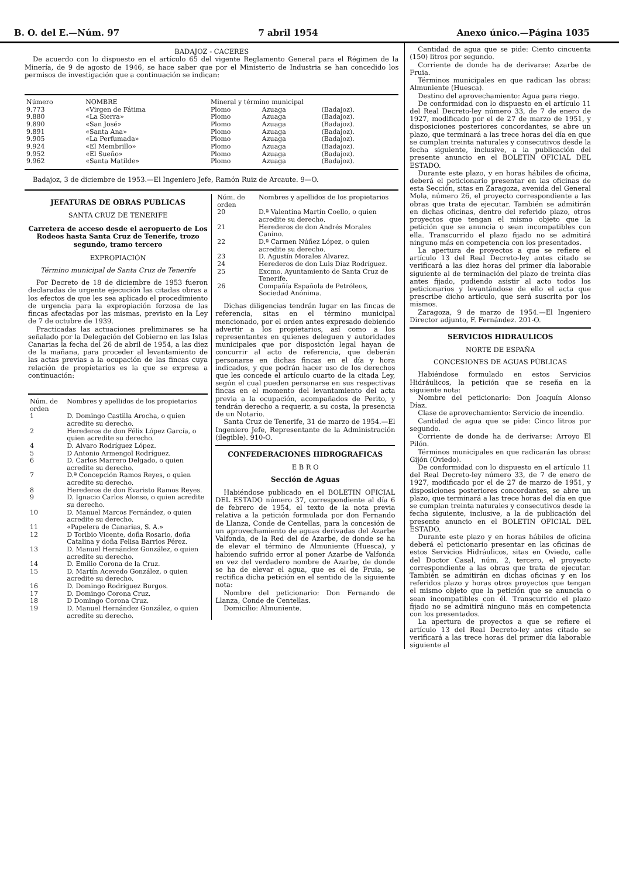B. O. del E.—Núm. 97 7 abril 1954 Anexo único.—Página 1035
BADAJOZ - CACERES
De acuerdo con lo dispuesto en el artículo 65 del vigente Reglamento General para el Régimen de la Minería, de 9 de agosto de 1946, se hace saber que por el Ministerio de Industria se han concedido los permisos de investigación que a continuación se indican:
| Número | NOMBRE | Mineral y término municipal | | |
| --- | --- | --- | --- | --- |
| 9.773 | «Virgen de Fátima | Plomo | Azuaga | (Badajoz). |
| 9.880 | «La Sierra» | Plomo | Azuaga | (Badajoz). |
| 9.890 | «San José» | Plomo | Azuaga | (Badajoz). |
| 9.891 | «Santa Ana» | Plomo | Azuaga | (Badajoz). |
| 9.905 | «La Perfumada» | Plomo | Azuaga | (Badajoz). |
| 9.924 | «El Membrillo» | Plomo | Azuaga | (Badajoz). |
| 9.952 | «El Sueño» | Plomo | Azuaga | (Badajoz). |
| 9.962 | «Santa Matilde» | Plomo | Azuaga | (Badajoz). |
Badajoz, 3 de diciembre de 1953.—El Ingeniero Jefe, Ramón Ruiz de Arcaute. 9—O.
JEFATURAS DE OBRAS PUBLICAS
SANTA CRUZ DE TENERIFE
Carretera de acceso desde el aeropuerto de Los Rodeos hasta Santa Cruz de Tenerife, trozo segundo, tramo tercero
EXPROPIACIÓN
Término municipal de Santa Cruz de Tenerife
Por Decreto de 18 de diciembre de 1953 fueron declaradas de urgente ejecución las citadas obras a los efectos de que les sea aplicado el procedimiento de urgencia para la expropiación forzosa de las fincas afectadas por las mismas, previsto en la Ley de 7 de octubre de 1939.
Practicadas las actuaciones preliminares se ha señalado por la Delegación del Gobierno en las Islas Canarias la fecha del 26 de abril de 1954, a las diez de la mañana, para proceder al levantamiento de las actas previas a la ocupación de las fincas cuya relación de propietarios es la que se expresa a continuación:
| Núm. de orden | Nombres y apellidos de los propietarios |
| --- | --- |
| 1 | D. Domingo Castilla Arocha, o quien acredite su derecho. |
| 2 | Herederos de don Félix López García, o quien acredite su derecho. |
| 4 | D. Alvaro Rodríguez López. |
| 5 | D Antonio Armengol Rodríguez. |
| 6 | D. Carlos Marrero Delgado, o quien acredite su derecho. |
| 7 | D.ª Concepción Ramos Reyes, o quien acredite su derecho. |
| 8 | Herederos de don Evaristo Ramos Reyes. |
| 9 | D. Ignacio Carlos Alonso, o quien acredite su derecho. |
| 10 | D. Manuel Marcos Fernández, o quien acredite su derecho. |
| 11 | «Papelera de Canarias, S. A.» |
| 12 | D Toribio Vicente, doña Rosario, doña Catalina y doña Felisa Barrios Pérez. |
| 13 | D. Manuel Hernández González, o quien acredite su derecho. |
| 14 | D. Emilio Corona de la Cruz. |
| 15 | D. Martín Acevedo González, o quien acredite su derecho. |
| 16 | D. Domingo Rodríguez Burgos. |
| 17 | D. Domingo Corona Cruz. |
| 18 | D Domingo Corona Cruz. |
| 19 | D. Manuel Hernández González, o quien acredite su derecho. |
| Núm. de orden | Nombres y apellidos de los propietarios |
| --- | --- |
| 20 | D.ª Valentina Martín Coello, o quien acredite su derecho. |
| 21 | Herederos de don Andrés Morales Canino. |
| 22 | D.ª Carmen Núñez López, o quien acredite su derecho. |
| 23 | D. Agustín Morales Alvarez. |
| 24 | Herederos de don Luis Díaz Rodríguez. |
| 25 | Excmo. Ayuntamiento de Santa Cruz de Tenerife. |
| 26 | Compañía Española de Petróleos, Sociedad Anónima. |
Dichas diligencias tendrán lugar en las fincas de referencia, sitas en el término municipal mencionado, por el orden antes expresado debiendo advertir a los propietarios, así como a los representantes en quienes deleguen y autoridades municipales que por disposición legal hayan de concurrir al acto de referencia, que deberán personarse en dichas fincas en el día y hora indicados, y que podrán hacer uso de los derechos que les concede el artículo cuarto de la citada Ley, según el cual pueden personarse en sus respectivas fincas en el momento del levantamiento del acta previa a la ocupación, acompañados de Perito, y tendrán derecho a requerir, a su costa, la presencia de un Notario.
Santa Cruz de Tenerife, 31 de marzo de 1954.—El Ingeniero Jefe, Representante de la Administración (ilegible). 910-O.
CONFEDERACIONES HIDROGRAFICAS
E B R O
Sección de Aguas
Habiéndose publicado en el BOLETIN OFICIAL DEL ESTADO número 37, correspondiente al día 6 de febrero de 1954, el texto de la nota previa relativa a la petición formulada por don Fernando de Llanza, Conde de Centellas, para la concesión de un aprovechamiento de aguas derivadas del Azarbe Valfonda, de la Red del de Azarbe, de donde se ha de elevar el término de Almuniente (Huesca), y habiendo sufrido error al poner Azarbe de Valfonda en vez del verdadero nombre de Azarbe, de donde se ha de elevar el agua, que es el de Fruia, se rectifica dicha petición en el sentido de la siguiente nota:
Nombre del peticionario: Don Fernando de Llanza, Conde de Centellas.
Domicilio: Almuniente.
Cantidad de agua que se pide: Ciento cincuenta (150) litros por segundo.
Corriente de donde ha de derivarse: Azarbe de Fruia.
Términos municipales en que radican las obras: Almuniente (Huesca).
Destino del aprovechamiento: Agua para riego.
De conformidad con lo dispuesto en el artículo 11 del Real Decreto-ley número 33, de 7 de enero de 1927, modificado por el de 27 de marzo de 1951, y disposiciones posteriores concordantes, se abre un plazo, que terminará a las trece horas del día en que se cumplan treinta naturales y consecutivos desde la fecha siguiente, inclusive, a la publicación del presente anuncio en el BOLETIN OFICIAL DEL ESTADO.
Durante este plazo, y en horas hábiles de oficina, deberá el peticionario presentar en las oficinas de esta Sección, sitas en Zaragoza, avenida del General Mola, número 26, el proyecto correspondiente a las obras que trata de ejecutar. También se admitirán en dichas oficinas, dentro del referido plazo, otros proyectos que tengan el mismo objeto que la petición que se anuncia o sean incompatibles con ella. Transcurrido el plazo fijado no se admitirá ninguno más en competencia con los presentados.
La apertura de proyectos a que se refiere el artículo 13 del Real Decreto-ley antes citado se verificará a las diez horas del primer día laborable siguiente al de terminación del plazo de treinta días antes fijado, pudiendo asistir al acto todos los peticionarios y levantándose de ello el acta que prescribe dicho artículo, que será suscrita por los mismos.
Zaragoza, 9 de marzo de 1954.—El Ingeniero Director adjunto, F. Fernández. 201-O.
SERVICIOS HIDRAULICOS
NORTE DE ESPAÑA
CONCESIONES DE AGUAS PÚBLICAS
Habiéndose formulado en estos Servicios Hidráulicos, la petición que se reseña en la siguiente nota:
Nombre del peticionario: Don Joaquín Alonso Díaz.
Clase de aprovechamiento: Servicio de incendio.
Cantidad de agua que se pide: Cinco litros por segundo.
Corriente de donde ha de derivarse: Arroyo El Pilón.
Términos municipales en que radicarán las obras: Gijón (Oviedo).
De conformidad con lo dispuesto en el artículo 11 del Real Decreto-ley número 33, de 7 de enero de 1927, modificado por el de 27 de marzo de 1951, y disposiciones posteriores concordantes, se abre un plazo, que terminará a las trece horas del día en que se cumplan treinta naturales y consecutivos desde la fecha siguiente, inclusive, a la de publicación del presente anuncio en el BOLETIN OFICIAL DEL ESTADO.
Durante este plazo y en horas hábiles de oficina deberá el peticionario presentar en las oficinas de estos Servicios Hidráulicos, sitas en Oviedo, calle del Doctor Casal, núm. 2, tercero, el proyecto correspondiente a las obras que trata de ejecutar. También se admitirán en dichas oficinas y en los referidos plazo y horas otros proyectos que tengan el mismo objeto que la petición que se anuncia o sean incompatibles con él. Transcurrido el plazo fijado no se admitirá ninguno más en competencia con los presentados.
La apertura de proyectos a que se refiere el artículo 13 del Real Decreto-ley antes citado se verificará a las trece horas del primer día laborable siguiente al